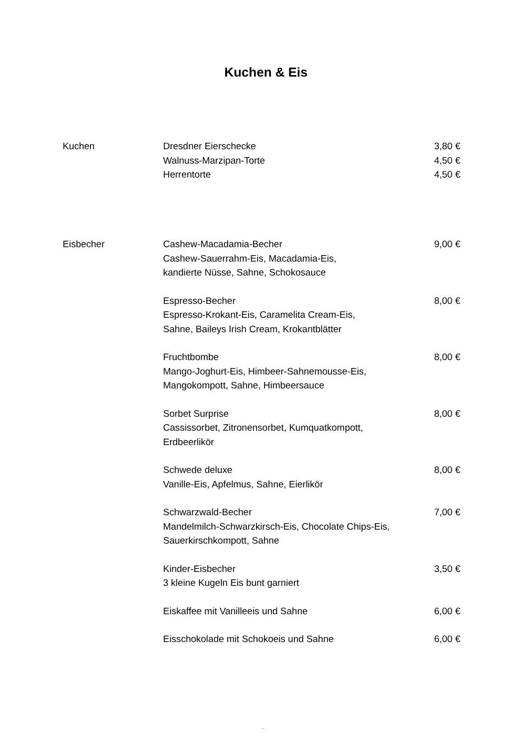Kuchen & Eis
| Kuchen | Dresdner Eierschecke Walnuss-Marzipan-Torte Herrentorte | 3,80 € 4,50 € 4,50 € |
| Eisbecher | Cashew-Macadamia-Becher Cashew-Sauerrahm-Eis, Macadamia-Eis, kandierte Nüsse, Sahne, Schokosauce | 9,00 € |
| | Espresso-Becher Espresso-Krokant-Eis, Caramelita Cream-Eis, Sahne, Baileys Irish Cream, Krokantblätter | 8,00 € |
| | Fruchtbombe Mango-Joghurt-Eis, Himbeer-Sahnemousse-Eis, Mangokompott, Sahne, Himbeersauce | 8,00 € |
| | Sorbet Surprise Cassissorbet, Zitronensorbet, Kumquatkompott, Erdbeerlikör | 8,00 € |
| | Schwede deluxe Vanille-Eis, Apfelmus, Sahne, Eierlikör | 8,00 € |
| | Schwarzwald-Becher Mandelmilch-Schwarzkirsch-Eis, Chocolate Chips-Eis, Sauerkirschkompott, Sahne | 7,00 € |
| | Kinder-Eisbecher 3 kleine Kugeln Eis bunt garniert | 3,50 € |
| | Eiskaffee mit Vanilleeis und Sahne | 6,00 € |
| | Eisschokolade mit Schokoeis und Sahne | 6,00 € |
.